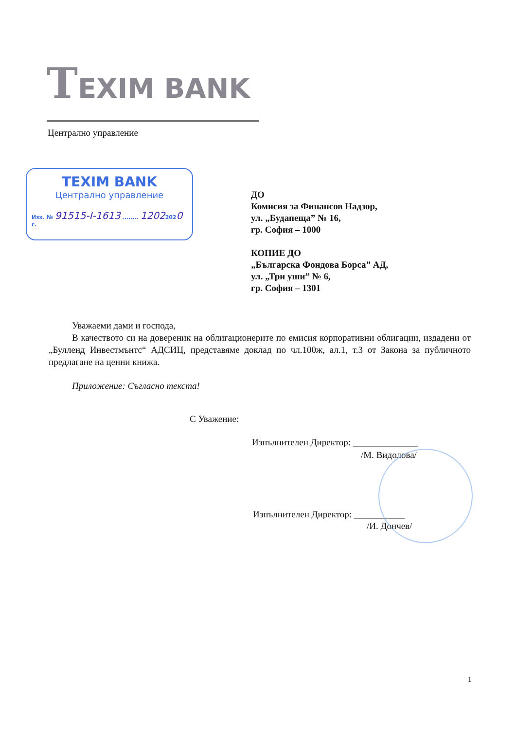TEXIM BANK
Централно управление
TEXIM BANK
Централно управление
Изх. № 91515-І-1613 ........ 12022020 г.
ДО
Комисия за Финансов Надзор,
ул. „Будапеща” № 16,
гр. София – 1000
КОПИЕ ДО
„Българска Фондова Борса” АД,
ул. „Три уши” № 6,
гр. София – 1301
Уважаеми дами и господа,
В качеството си на довереник на облигационерите по емисия корпоративни облигации, издадени от „Булленд Инвестмънтс“ АДСИЦ, представяме доклад по чл.100ж, ал.1, т.3 от Закона за публичното предлагане на ценни книжа.
Приложение: Съгласно текста!
С Уважение:
Изпълнителен Директор: ______________
/М. Видолова/
Изпълнителен Директор: ___________
/И. Дончев/
1